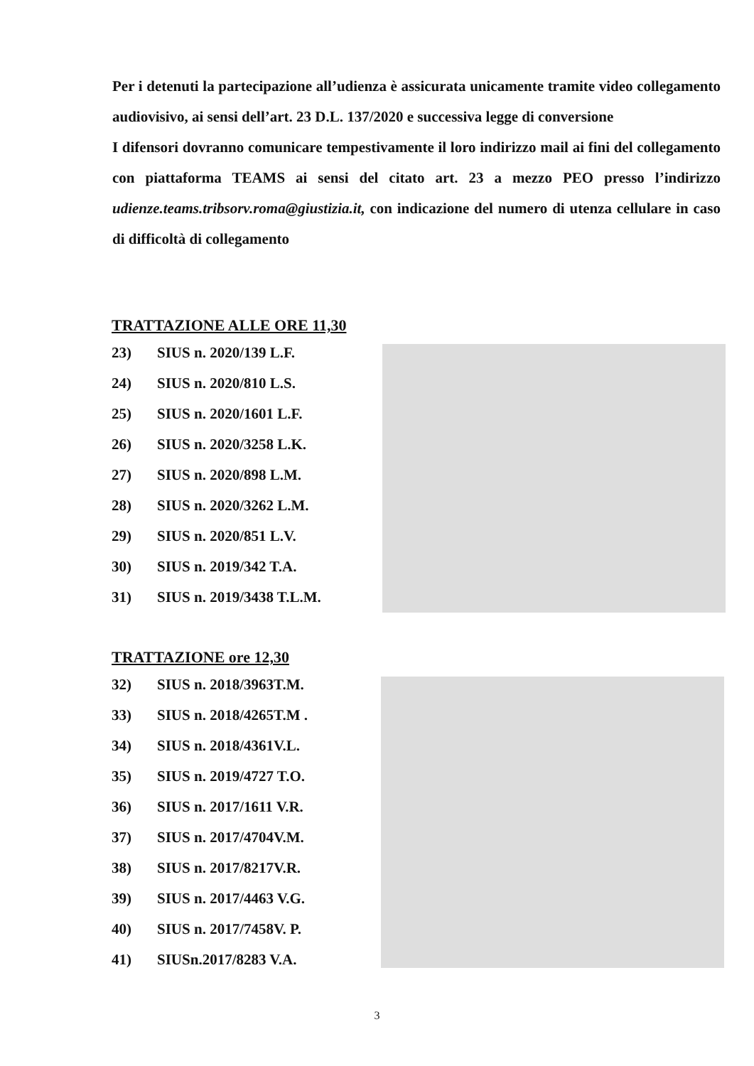Per i detenuti la partecipazione all’udienza è assicurata unicamente tramite video collegamento audiovisivo, ai sensi dell’art. 23 D.L. 137/2020 e successiva legge di conversione
I difensori dovranno comunicare tempestivamente il loro indirizzo mail ai fini del collegamento con piattaforma TEAMS ai sensi del citato art. 23 a mezzo PEO presso l’indirizzo udienze.teams.tribsorv.roma@giustizia.it, con indicazione del numero di utenza cellulare in caso di difficoltà di collegamento
TRATTAZIONE ALLE ORE 11,30
23) SIUS n. 2020/139 L.F.
24) SIUS n. 2020/810 L.S.
25) SIUS n. 2020/1601 L.F.
26) SIUS n. 2020/3258 L.K.
27) SIUS n. 2020/898 L.M.
28) SIUS n. 2020/3262 L.M.
29) SIUS n. 2020/851 L.V.
30) SIUS n. 2019/342 T.A.
31) SIUS n. 2019/3438 T.L.M.
TRATTAZIONE ore 12,30
32) SIUS n. 2018/3963T.M.
33) SIUS n. 2018/4265T.M .
34) SIUS n. 2018/4361V.L.
35) SIUS n. 2019/4727 T.O.
36) SIUS n. 2017/1611 V.R.
37) SIUS n. 2017/4704V.M.
38) SIUS n. 2017/8217V.R.
39) SIUS n. 2017/4463 V.G.
40) SIUS n. 2017/7458V. P.
41) SIUSn.2017/8283 V.A.
3